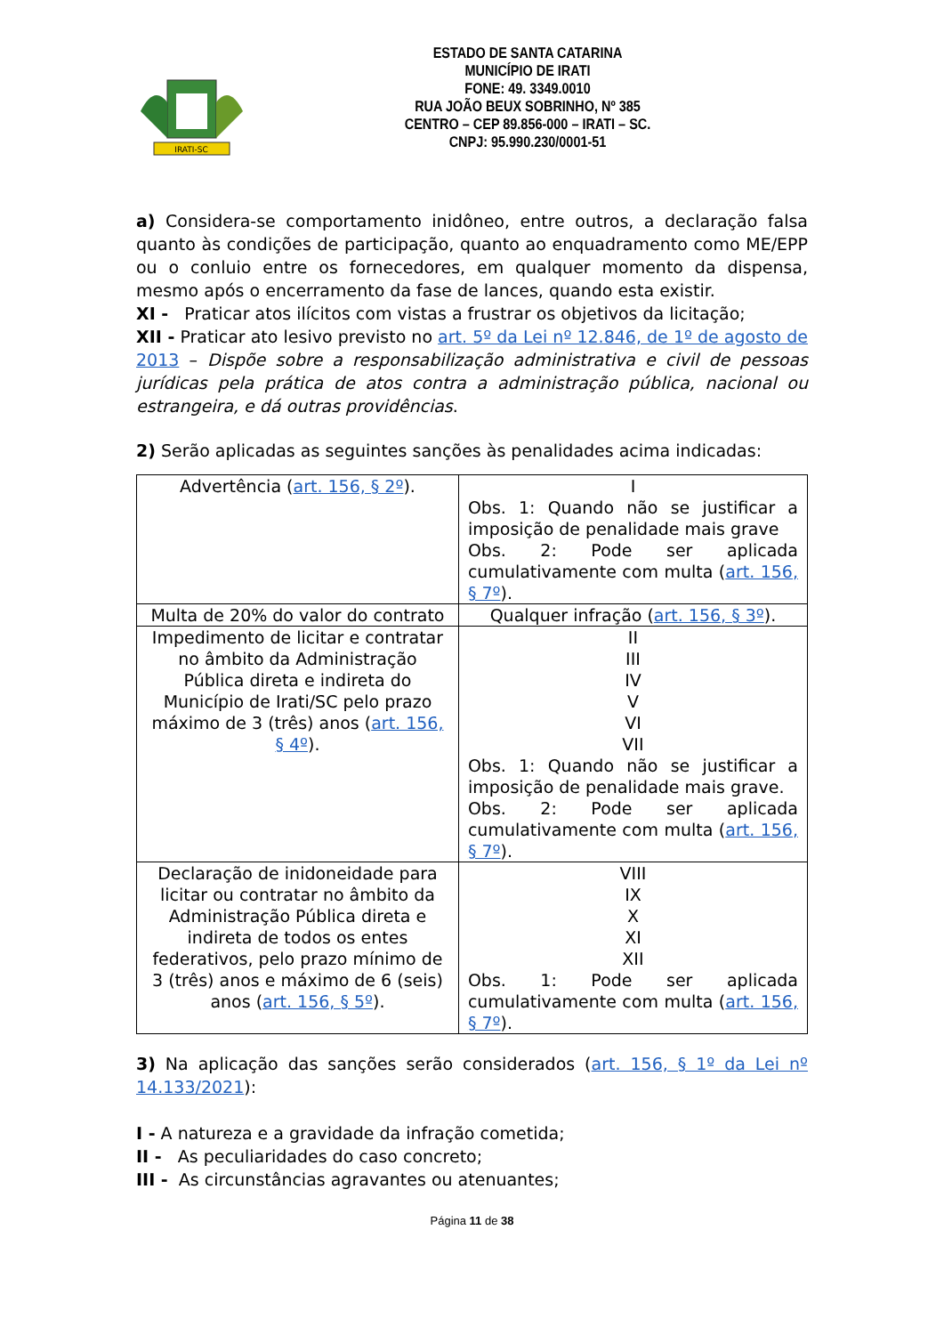IRATI-SC
ESTADO DE SANTA CATARINA
MUNICÍPIO DE IRATI
FONE: 49. 3349.0010
RUA JOÃO BEUX SOBRINHO, Nº 385
CENTRO – CEP 89.856-000 – IRATI – SC.
CNPJ: 95.990.230/0001-51
a) Considera-se comportamento inidôneo, entre outros, a declaração falsa quanto às condições de participação, quanto ao enquadramento como ME/EPP ou o conluio entre os fornecedores, em qualquer momento da dispensa, mesmo após o encerramento da fase de lances, quando esta existir.
XI - Praticar atos ilícitos com vistas a frustrar os objetivos da licitação;
XII - Praticar ato lesivo previsto no art. 5º da Lei nº 12.846, de 1º de agosto de 2013 – Dispõe sobre a responsabilização administrativa e civil de pessoas jurídicas pela prática de atos contra a administração pública, nacional ou estrangeira, e dá outras providências.
2) Serão aplicadas as seguintes sanções às penalidades acima indicadas:
| Advertência ( art. 156, § 2º ). | I Obs. 1: Quando não se justificar a imposição de penalidade mais grave Obs. 2: Pode ser aplicada cumulativamente com multa ( art. 156, § 7º ). |
| Multa de 20% do valor do contrato | Qualquer infração ( art. 156, § 3º ). |
| Impedimento de licitar e contratar no âmbito da Administração Pública direta e indireta do Município de Irati/SC pelo prazo máximo de 3 (três) anos ( art. 156, § 4º ). | II III IV V VI VII Obs. 1: Quando não se justificar a imposição de penalidade mais grave. Obs. 2: Pode ser aplicada cumulativamente com multa ( art. 156, § 7º ). |
| Declaração de inidoneidade para licitar ou contratar no âmbito da Administração Pública direta e indireta de todos os entes federativos, pelo prazo mínimo de 3 (três) anos e máximo de 6 (seis) anos ( art. 156, § 5º ). | VIII IX X XI XII Obs. 1: Pode ser aplicada cumulativamente com multa ( art. 156, § 7º ). |
3) Na aplicação das sanções serão considerados (art. 156, § 1º da Lei nº 14.133/2021):
I - A natureza e a gravidade da infração cometida;
II - As peculiaridades do caso concreto;
III - As circunstâncias agravantes ou atenuantes;
Página 11 de 38